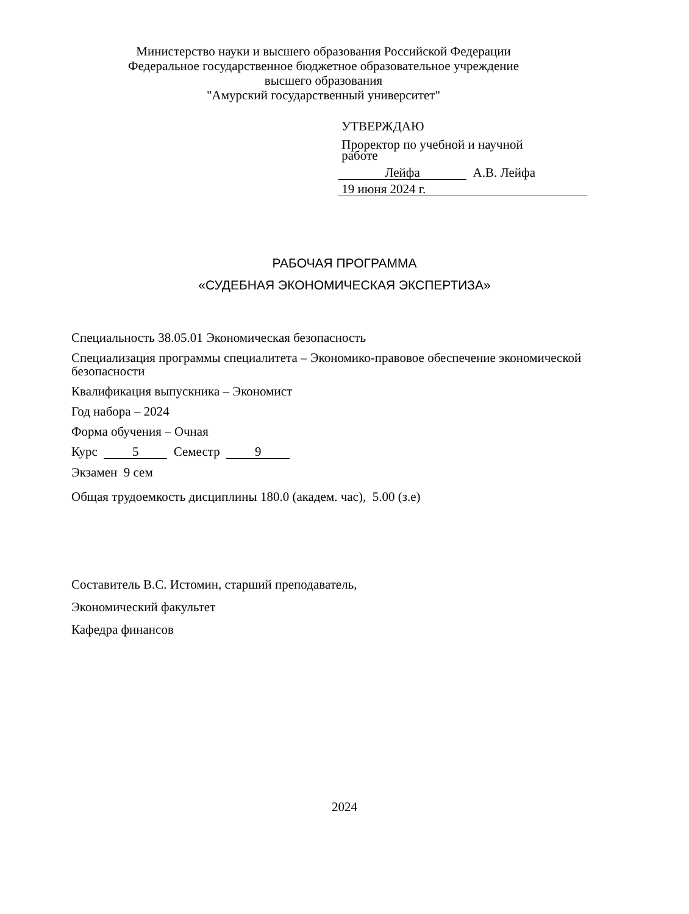Министерство науки и высшего образования Российской Федерации
Федеральное государственное бюджетное образовательное учреждение
высшего образования
"Амурский государственный университет"
УТВЕРЖДАЮ
Проректор по учебной и научной
работе
Лейфа А.В. Лейфа
19 июня 2024 г.
РАБОЧАЯ ПРОГРАММА
«СУДЕБНАЯ ЭКОНОМИЧЕСКАЯ ЭКСПЕРТИЗА»
Специальность 38.05.01 Экономическая безопасность
Специализация программы специалитета – Экономико-правовое обеспечение экономической безопасности
Квалификация выпускника – Экономист
Год набора – 2024
Форма обучения – Очная
Курс 5 Семестр 9
Экзамен 9 сем
Общая трудоемкость дисциплины 180.0 (академ. час), 5.00 (з.е)
Составитель В.С. Истомин, старший преподаватель,
Экономический факультет
Кафедра финансов
2024